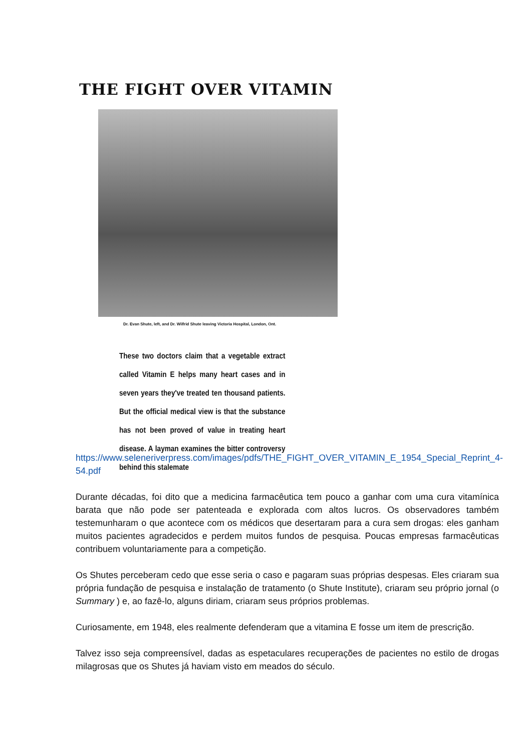THE FIGHT OVER VITAMIN
Dr. Evan Shute, left, and Dr. Wilfrid Shute leaving Victoria Hospital, London, Ont.
These two doctors claim that a vegetable extract called Vitamin E helps many heart cases and in seven years they've treated ten thousand patients. But the official medical view is that the substance has not been proved of value in treating heart disease. A layman examines the bitter controversy behind this stalemate
https://www.seleneriverpress.com/images/pdfs/THE_FIGHT_OVER_VITAMIN_E_1954_Special_Reprint_4-54.pdf
Durante décadas, foi dito que a medicina farmacêutica tem pouco a ganhar com uma cura vitamínica barata que não pode ser patenteada e explorada com altos lucros. Os observadores também testemunharam o que acontece com os médicos que desertaram para a cura sem drogas: eles ganham muitos pacientes agradecidos e perdem muitos fundos de pesquisa. Poucas empresas farmacêuticas contribuem voluntariamente para a competição.
Os Shutes perceberam cedo que esse seria o caso e pagaram suas próprias despesas. Eles criaram sua própria fundação de pesquisa e instalação de tratamento (o Shute Institute), criaram seu próprio jornal (o Summary ) e, ao fazê-lo, alguns diriam, criaram seus próprios problemas.
Curiosamente, em 1948, eles realmente defenderam que a vitamina E fosse um item de prescrição.
Talvez isso seja compreensível, dadas as espetaculares recuperações de pacientes no estilo de drogas milagrosas que os Shutes já haviam visto em meados do século.